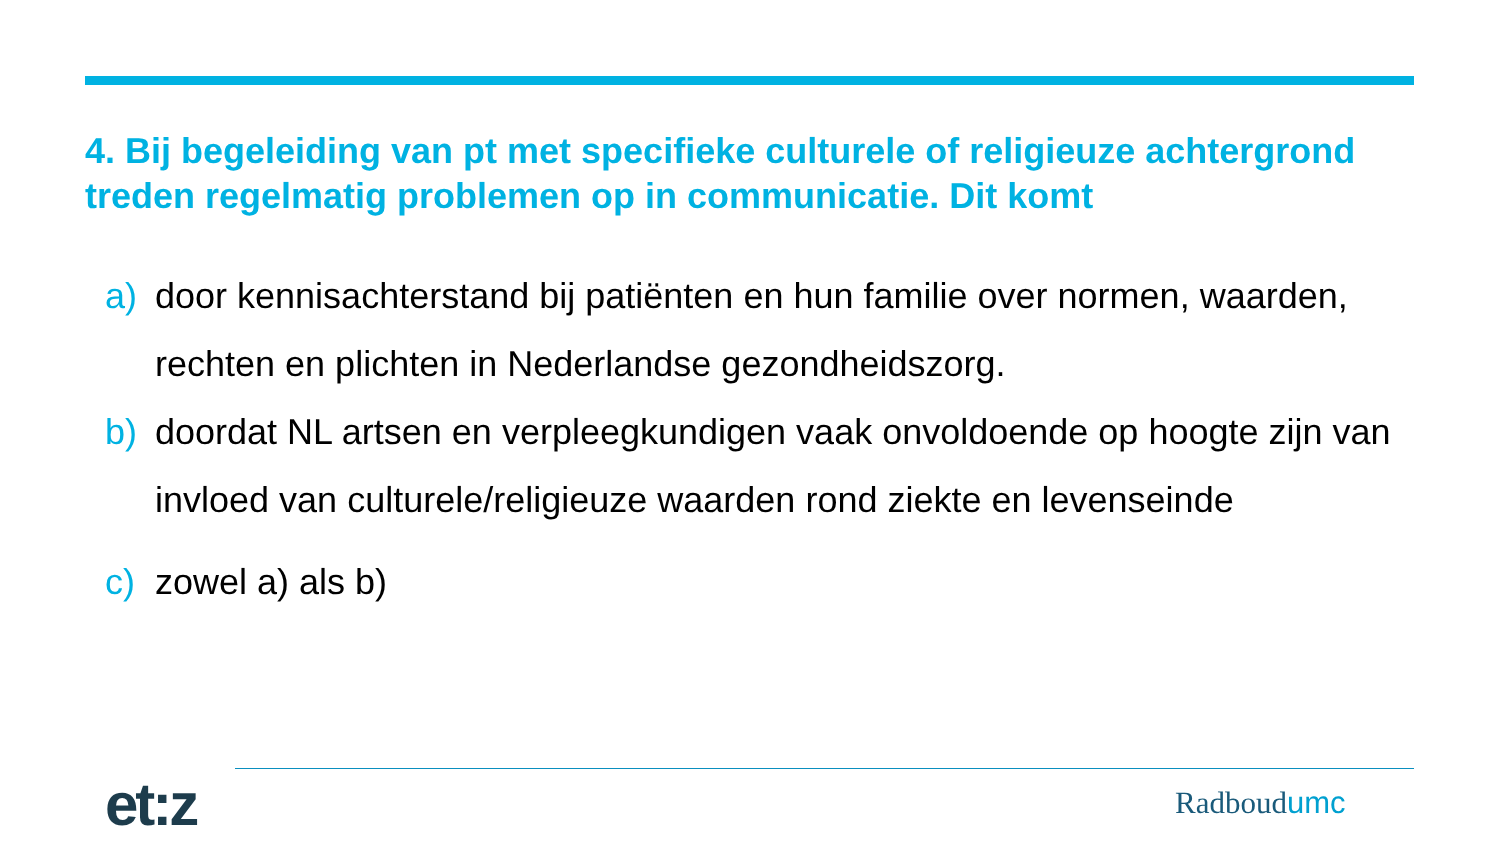4. Bij begeleiding van pt met specifieke culturele of religieuze achtergrond treden regelmatig problemen op in communicatie. Dit komt
a) door kennisachterstand bij patiënten en hun familie over normen, waarden, rechten en plichten in Nederlandse gezondheidszorg.
b) doordat NL artsen en verpleegkundigen vaak onvoldoende op hoogte zijn van invloed van culturele/religieuze waarden rond ziekte en levenseinde
c) zowel a) als b)
et:z Radboudumc